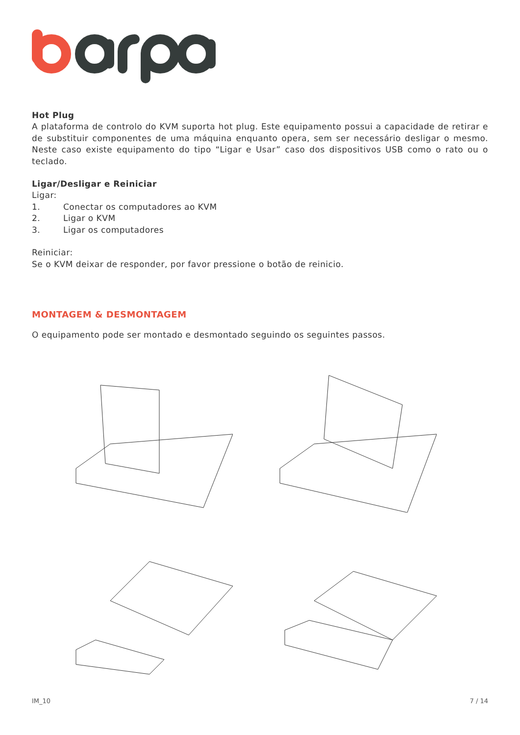Hot Plug
A plataforma de controlo do KVM suporta hot plug. Este equipamento possui a capacidade de retirar e de substituir componentes de uma máquina enquanto opera, sem ser necessário desligar o mesmo. Neste caso existe equipamento do tipo “Ligar e Usar” caso dos dispositivos USB como o rato ou o teclado.
Ligar/Desligar e Reiniciar
Ligar:
1. Conectar os computadores ao KVM
2. Ligar o KVM
3. Ligar os computadores
Reiniciar:
Se o KVM deixar de responder, por favor pressione o botão de reinicio.
MONTAGEM & DESMONTAGEM
O equipamento pode ser montado e desmontado seguindo os seguintes passos.
IM_10 7 / 14